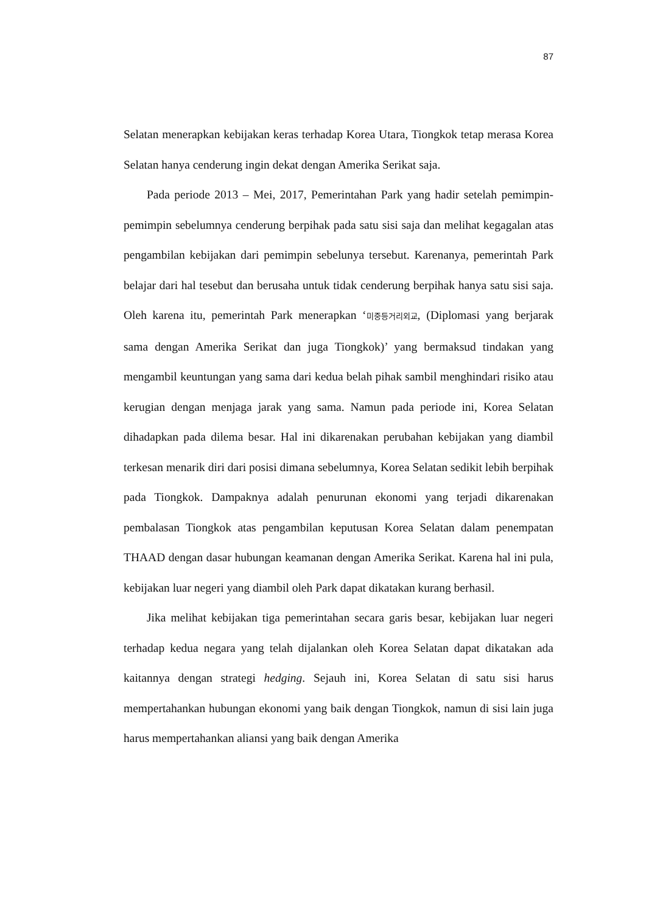87
Selatan menerapkan kebijakan keras terhadap Korea Utara, Tiongkok tetap merasa Korea Selatan hanya cenderung ingin dekat dengan Amerika Serikat saja.
Pada periode 2013 – Mei, 2017, Pemerintahan Park yang hadir setelah pemimpin-pemimpin sebelumnya cenderung berpihak pada satu sisi saja dan melihat kegagalan atas pengambilan kebijakan dari pemimpin sebelunya tersebut. Karenanya, pemerintah Park belajar dari hal tesebut dan berusaha untuk tidak cenderung berpihak hanya satu sisi saja. Oleh karena itu, pemerintah Park menerapkan ‘미중등거리외교, (Diplomasi yang berjarak sama dengan Amerika Serikat dan juga Tiongkok)’ yang bermaksud tindakan yang mengambil keuntungan yang sama dari kedua belah pihak sambil menghindari risiko atau kerugian dengan menjaga jarak yang sama. Namun pada periode ini, Korea Selatan dihadapkan pada dilema besar. Hal ini dikarenakan perubahan kebijakan yang diambil terkesan menarik diri dari posisi dimana sebelumnya, Korea Selatan sedikit lebih berpihak pada Tiongkok. Dampaknya adalah penurunan ekonomi yang terjadi dikarenakan pembalasan Tiongkok atas pengambilan keputusan Korea Selatan dalam penempatan THAAD dengan dasar hubungan keamanan dengan Amerika Serikat. Karena hal ini pula, kebijakan luar negeri yang diambil oleh Park dapat dikatakan kurang berhasil.
Jika melihat kebijakan tiga pemerintahan secara garis besar, kebijakan luar negeri terhadap kedua negara yang telah dijalankan oleh Korea Selatan dapat dikatakan ada kaitannya dengan strategi hedging. Sejauh ini, Korea Selatan di satu sisi harus mempertahankan hubungan ekonomi yang baik dengan Tiongkok, namun di sisi lain juga harus mempertahankan aliansi yang baik dengan Amerika